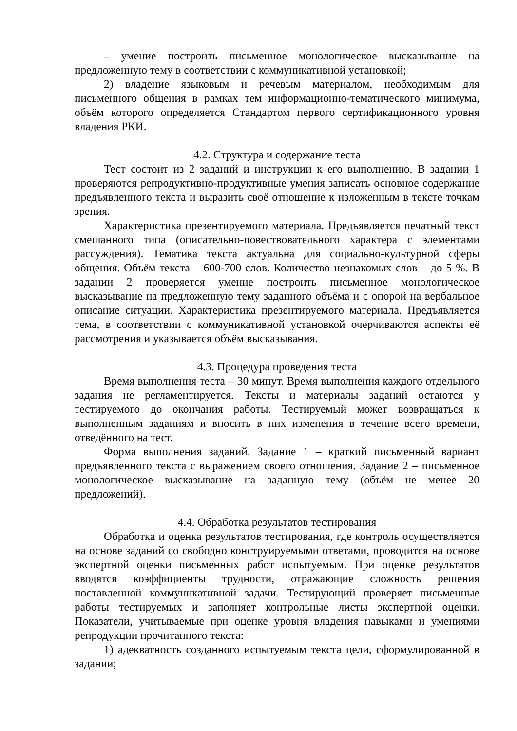– умение построить письменное монологическое высказывание на предложенную тему в соответствии с коммуникативной установкой;
2) владение языковым и речевым материалом, необходимым для письменного общения в рамках тем информационно-тематического минимума, объём которого определяется Стандартом первого сертификационного уровня владения РКИ.
4.2. Структура и содержание теста
Тест состоит из 2 заданий и инструкции к его выполнению. В задании 1 проверяются репродуктивно-продуктивные умения записать основное содержание предъявленного текста и выразить своё отношение к изложенным в тексте точкам зрения.
Характеристика презентируемого материала. Предъявляется печатный текст смешанного типа (описательно-повествовательного характера с элементами рассуждения). Тематика текста актуальна для социально-культурной сферы общения. Объём текста – 600-700 слов. Количество незнакомых слов – до 5 %. В задании 2 проверяется умение построить письменное монологическое высказывание на предложенную тему заданного объёма и с опорой на вербальное описание ситуации. Характеристика презентируемого материала. Предъявляется тема, в соответствии с коммуникативной установкой очерчиваются аспекты её рассмотрения и указывается объём высказывания.
4.3. Процедура проведения теста
Время выполнения теста – 30 минут. Время выполнения каждого отдельного задания не регламентируется. Тексты и материалы заданий остаются у тестируемого до окончания работы. Тестируемый может возвращаться к выполненным заданиям и вносить в них изменения в течение всего времени, отведённого на тест.
Форма выполнения заданий. Задание 1 – краткий письменный вариант предъявленного текста с выражением своего отношения. Задание 2 – письменное монологическое высказывание на заданную тему (объём не менее 20 предложений).
4.4. Обработка результатов тестирования
Обработка и оценка результатов тестирования, где контроль осуществляется на основе заданий со свободно конструируемыми ответами, проводится на основе экспертной оценки письменных работ испытуемым. При оценке результатов вводятся коэффициенты трудности, отражающие сложность решения поставленной коммуникативной задачи. Тестирующий проверяет письменные работы тестируемых и заполняет контрольные листы экспертной оценки. Показатели, учитываемые при оценке уровня владения навыками и умениями репродукции прочитанного текста:
1) адекватность созданного испытуемым текста цели, сформулированной в задании;